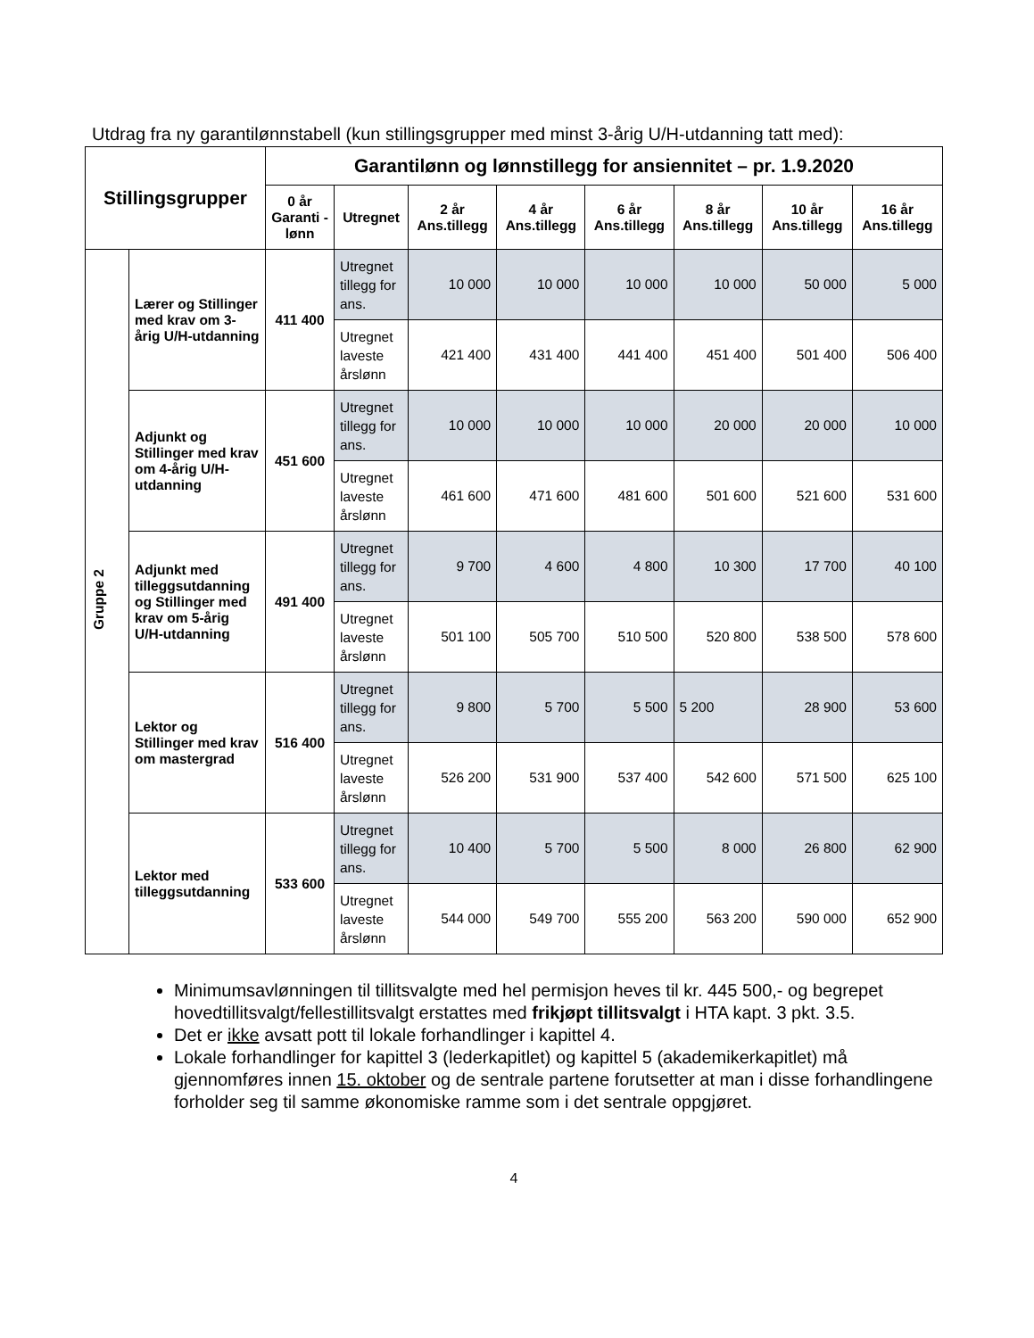Utdrag fra ny garantilønnstabell (kun stillingsgrupper med minst 3-årig U/H-utdanning tatt med):
| Stillingsgrupper | | Garantilønn og lønnstillegg for ansiennitet – pr. 1.9.2020 | | | | | | | |
| --- | --- | --- | --- | --- | --- | --- | --- | --- | --- |
| | | 0 år Garanti - lønn | Utregnet | 2 år Ans.tillegg | 4 år Ans.tillegg | 6 år Ans.tillegg | 8 år Ans.tillegg | 10 år Ans.tillegg | 16 år Ans.tillegg |
| Gruppe 2 | Lærer og Stillinger med krav om 3-årig U/H-utdanning | 411 400 | Utregnet tillegg for ans. | 10 000 | 10 000 | 10 000 | 10 000 | 50 000 | 5 000 |
| | | | Utregnet laveste årslønn | 421 400 | 431 400 | 441 400 | 451 400 | 501 400 | 506 400 |
| | Adjunkt og Stillinger med krav om 4-årig U/H-utdanning | 451 600 | Utregnet tillegg for ans. | 10 000 | 10 000 | 10 000 | 20 000 | 20 000 | 10 000 |
| | | | Utregnet laveste årslønn | 461 600 | 471 600 | 481 600 | 501 600 | 521 600 | 531 600 |
| | Adjunkt med tilleggsutdanning og Stillinger med krav om 5-årig U/H-utdanning | 491 400 | Utregnet tillegg for ans. | 9 700 | 4 600 | 4 800 | 10 300 | 17 700 | 40 100 |
| | | | Utregnet laveste årslønn | 501 100 | 505 700 | 510 500 | 520 800 | 538 500 | 578 600 |
| | Lektor og Stillinger med krav om mastergrad | 516 400 | Utregnet tillegg for ans. | 9 800 | 5 700 | 5 500 | 5 200 | 28 900 | 53 600 |
| | | | Utregnet laveste årslønn | 526 200 | 531 900 | 537 400 | 542 600 | 571 500 | 625 100 |
| | Lektor med tilleggsutdanning | 533 600 | Utregnet tillegg for ans. | 10 400 | 5 700 | 5 500 | 8 000 | 26 800 | 62 900 |
| | | | Utregnet laveste årslønn | 544 000 | 549 700 | 555 200 | 563 200 | 590 000 | 652 900 |
Minimumsavlønningen til tillitsvalgte med hel permisjon heves til kr. 445 500,- og begrepet hovedtillitsvalgt/fellestillitsvalgt erstattes med frikjøpt tillitsvalgt i HTA kapt. 3 pkt. 3.5.
Det er ikke avsatt pott til lokale forhandlinger i kapittel 4.
Lokale forhandlinger for kapittel 3 (lederkapitlet) og kapittel 5 (akademikerkapitlet) må gjennomføres innen 15. oktober og de sentrale partene forutsetter at man i disse forhandlingene forholder seg til samme økonomiske ramme som i det sentrale oppgjøret.
4